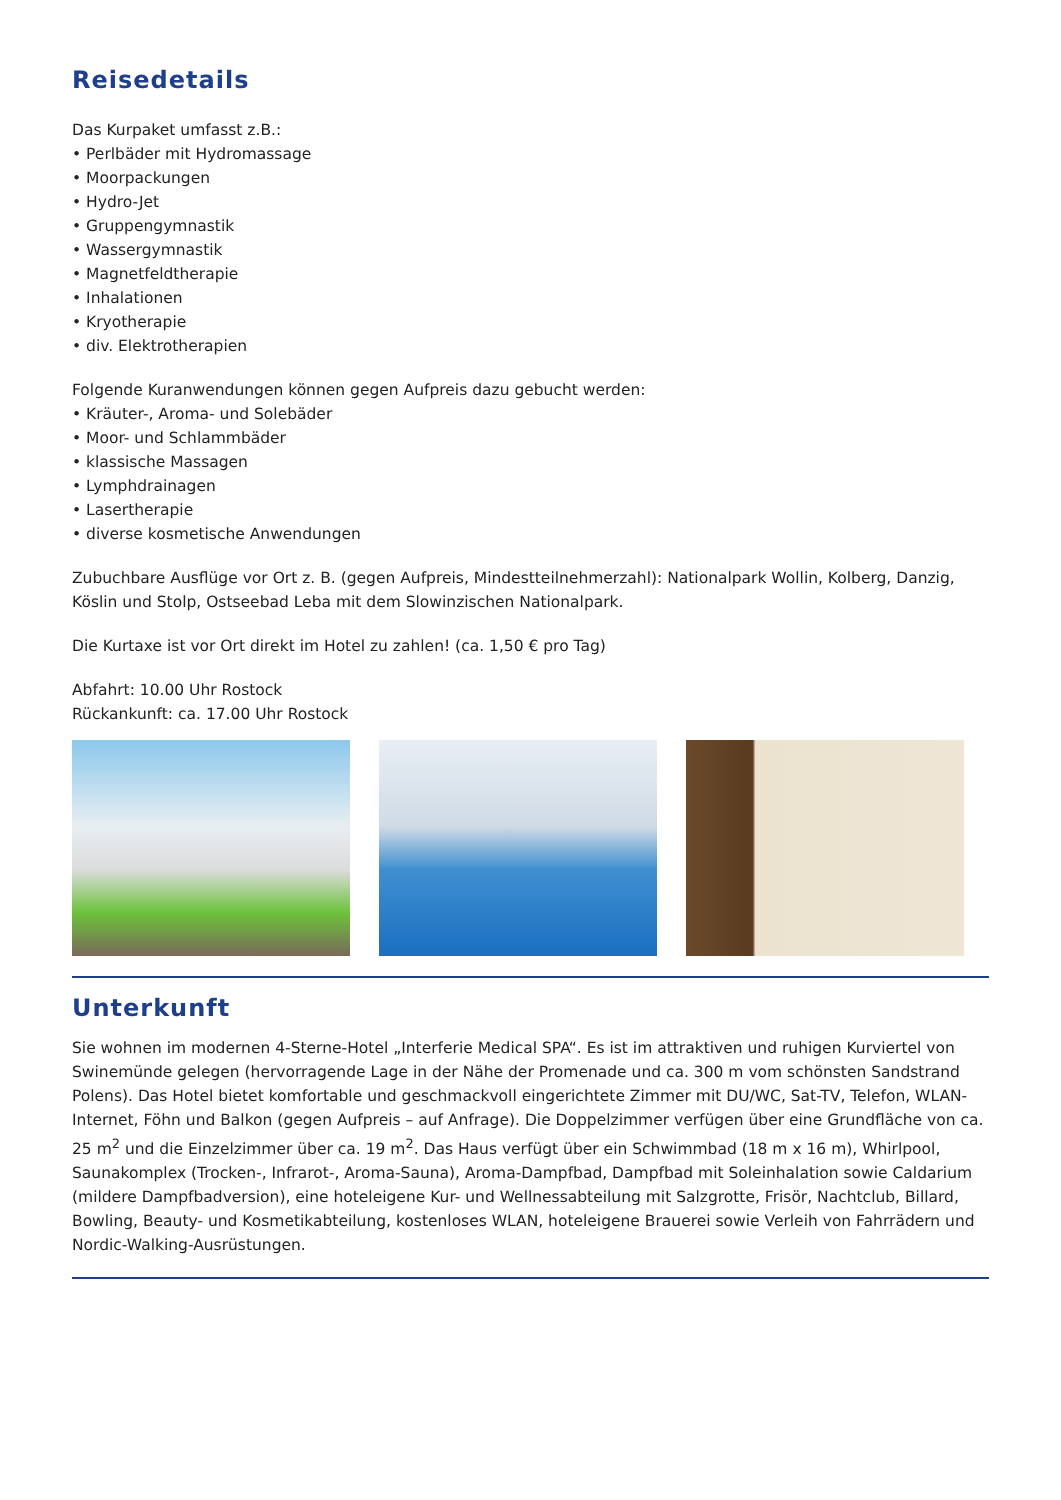Reisedetails
Das Kurpaket umfasst z.B.:
• Perlbäder mit Hydromassage
• Moorpackungen
• Hydro-Jet
• Gruppengymnastik
• Wassergymnastik
• Magnetfeldtherapie
• Inhalationen
• Kryotherapie
• div. Elektrotherapien
Folgende Kuranwendungen können gegen Aufpreis dazu gebucht werden:
• Kräuter-, Aroma- und Solebäder
• Moor- und Schlammbäder
• klassische Massagen
• Lymphdrainagen
• Lasertherapie
• diverse kosmetische Anwendungen
Zubuchbare Ausflüge vor Ort z. B. (gegen Aufpreis, Mindestteilnehmerzahl): Nationalpark Wollin, Kolberg, Danzig, Köslin und Stolp, Ostseebad Leba mit dem Slowinzischen Nationalpark.
Die Kurtaxe ist vor Ort direkt im Hotel zu zahlen! (ca. 1,50 € pro Tag)
Abfahrt: 10.00 Uhr Rostock
Rückankunft: ca. 17.00 Uhr Rostock
Unterkunft
Sie wohnen im modernen 4-Sterne-Hotel „Interferie Medical SPA“. Es ist im attraktiven und ruhigen Kurviertel von Swinemünde gelegen (hervorragende Lage in der Nähe der Promenade und ca. 300 m vom schönsten Sandstrand Polens). Das Hotel bietet komfortable und geschmackvoll eingerichtete Zimmer mit DU/WC, Sat-TV, Telefon, WLAN-Internet, Föhn und Balkon (gegen Aufpreis – auf Anfrage). Die Doppelzimmer verfügen über eine Grundfläche von ca. 25 m<sup>2</sup> und die Einzelzimmer über ca. 19 m<sup>2</sup>. Das Haus verfügt über ein Schwimmbad (18 m x 16 m), Whirlpool, Saunakomplex (Trocken-, Infrarot-, Aroma-Sauna), Aroma-Dampfbad, Dampfbad mit Soleinhalation sowie Caldarium (mildere Dampfbadversion), eine hoteleigene Kur- und Wellnessabteilung mit Salzgrotte, Frisör, Nachtclub, Billard, Bowling, Beauty- und Kosmetikabteilung, kostenloses WLAN, hoteleigene Brauerei sowie Verleih von Fahrrädern und Nordic-Walking-Ausrüstungen.